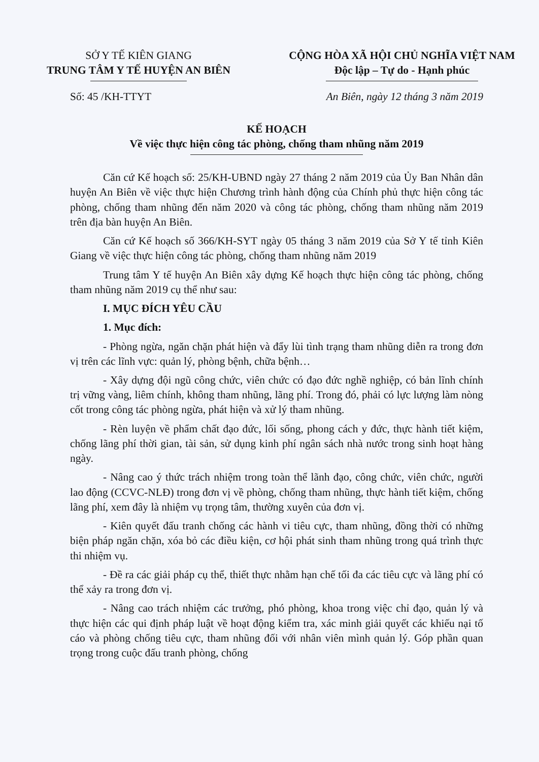SỞ Y TẾ KIÊN GIANG
TRUNG TÂM Y TẾ HUYỆN AN BIÊN
CỘNG HÒA XÃ HỘI CHỦ NGHĨA VIỆT NAM
Độc lập – Tự do - Hạnh phúc
Số: 45 /KH-TTYT An Biên, ngày 12 tháng 3 năm 2019
KẾ HOẠCH
Về việc thực hiện công tác phòng, chống tham nhũng năm 2019
Căn cứ Kế hoạch số: 25/KH-UBND ngày 27 tháng 2 năm 2019 của Ủy Ban Nhân dân huyện An Biên về việc thực hiện Chương trình hành động của Chính phủ thực hiện công tác phòng, chống tham nhũng đến năm 2020 và công tác phòng, chống tham nhũng năm 2019 trên địa bàn huyện An Biên.
Căn cứ Kế hoạch số 366/KH-SYT ngày 05 tháng 3 năm 2019 của Sở Y tế tỉnh Kiên Giang về việc thực hiện công tác phòng, chống tham nhũng năm 2019
Trung tâm Y tế huyện An Biên xây dựng Kế hoạch thực hiện công tác phòng, chống tham nhũng năm 2019 cụ thể như sau:
I. MỤC ĐÍCH YÊU CẦU
1. Mục đích:
- Phòng ngừa, ngăn chặn phát hiện và đẩy lùi tình trạng tham nhũng diễn ra trong đơn vị trên các lĩnh vực: quản lý, phòng bệnh, chữa bệnh…
- Xây dựng đội ngũ công chức, viên chức có đạo đức nghề nghiệp, có bản lĩnh chính trị vững vàng, liêm chính, không tham nhũng, lãng phí. Trong đó, phải có lực lượng làm nòng cốt trong công tác phòng ngừa, phát hiện và xử lý tham nhũng.
- Rèn luyện về phẩm chất đạo đức, lối sống, phong cách y đức, thực hành tiết kiệm, chống lãng phí thời gian, tài sản, sử dụng kinh phí ngân sách nhà nước trong sinh hoạt hàng ngày.
- Nâng cao ý thức trách nhiệm trong toàn thể lãnh đạo, công chức, viên chức, người lao động (CCVC-NLĐ) trong đơn vị về phòng, chống tham nhũng, thực hành tiết kiệm, chống lãng phí, xem đây là nhiệm vụ trọng tâm, thường xuyên của đơn vị.
- Kiên quyết đấu tranh chống các hành vi tiêu cực, tham nhũng, đồng thời có những biện pháp ngăn chặn, xóa bỏ các điều kiện, cơ hội phát sinh tham nhũng trong quá trình thực thi nhiệm vụ.
- Đề ra các giải pháp cụ thể, thiết thực nhằm hạn chế tối đa các tiêu cực và lãng phí có thể xảy ra trong đơn vị.
- Nâng cao trách nhiệm các trưởng, phó phòng, khoa trong việc chỉ đạo, quản lý và thực hiện các qui định pháp luật về hoạt động kiểm tra, xác minh giải quyết các khiếu nại tố cáo và phòng chống tiêu cực, tham nhũng đối với nhân viên mình quản lý. Góp phần quan trọng trong cuộc đấu tranh phòng, chống